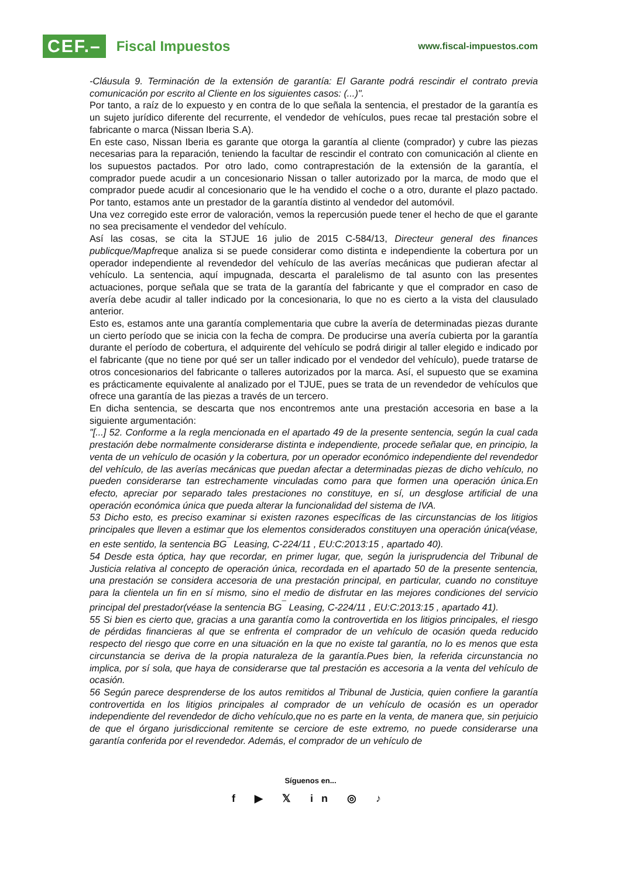CEF.– Fiscal Impuestos
www.fiscal-impuestos.com
-Cláusula 9. Terminación de la extensión de garantía: El Garante podrá rescindir el contrato previa comunicación por escrito al Cliente en los siguientes casos: (...)".
Por tanto, a raíz de lo expuesto y en contra de lo que señala la sentencia, el prestador de la garantía es un sujeto jurídico diferente del recurrente, el vendedor de vehículos, pues recae tal prestación sobre el fabricante o marca (Nissan Iberia S.A).
En este caso, Nissan Iberia es garante que otorga la garantía al cliente (comprador) y cubre las piezas necesarias para la reparación, teniendo la facultar de rescindir el contrato con comunicación al cliente en los supuestos pactados. Por otro lado, como contraprestación de la extensión de la garantía, el comprador puede acudir a un concesionario Nissan o taller autorizado por la marca, de modo que el comprador puede acudir al concesionario que le ha vendido el coche o a otro, durante el plazo pactado. Por tanto, estamos ante un prestador de la garantía distinto al vendedor del automóvil.
Una vez corregido este error de valoración, vemos la repercusión puede tener el hecho de que el garante no sea precisamente el vendedor del vehículo.
Así las cosas, se cita la STJUE 16 julio de 2015 C-584/13, Directeur general des finances publicque/Mapfreque analiza si se puede considerar como distinta e independiente la cobertura por un operador independiente al revendedor del vehículo de las averías mecánicas que pudieran afectar al vehículo. La sentencia, aquí impugnada, descarta el paralelismo de tal asunto con las presentes actuaciones, porque señala que se trata de la garantía del fabricante y que el comprador en caso de avería debe acudir al taller indicado por la concesionaria, lo que no es cierto a la vista del clausulado anterior.
Esto es, estamos ante una garantía complementaria que cubre la avería de determinadas piezas durante un cierto período que se inicia con la fecha de compra. De producirse una avería cubierta por la garantía durante el período de cobertura, el adquirente del vehículo se podrá dirigir al taller elegido e indicado por el fabricante (que no tiene por qué ser un taller indicado por el vendedor del vehículo), puede tratarse de otros concesionarios del fabricante o talleres autorizados por la marca. Así, el supuesto que se examina es prácticamente equivalente al analizado por el TJUE, pues se trata de un revendedor de vehículos que ofrece una garantía de las piezas a través de un tercero.
En dicha sentencia, se descarta que nos encontremos ante una prestación accesoria en base a la siguiente argumentación:
"[...] 52. Conforme a la regla mencionada en el apartado 49 de la presente sentencia, según la cual cada prestación debe normalmente considerarse distinta e independiente, procede señalar que, en principio, la venta de un vehículo de ocasión y la cobertura, por un operador económico independiente del revendedor del vehículo, de las averías mecánicas que puedan afectar a determinadas piezas de dicho vehículo, no pueden considerarse tan estrechamente vinculadas como para que formen una operación única.En efecto, apreciar por separado tales prestaciones no constituye, en sí, un desglose artificial de una operación económica única que pueda alterar la funcionalidad del sistema de IVA.
53 Dicho esto, es preciso examinar si existen razones específicas de las circunstancias de los litigios principales que lleven a estimar que los elementos considerados constituyen una operación única(véase, en este sentido, la sentencia BG<sup>¯</sup> Leasing, C-224/11 , EU:C:2013:15 , apartado 40).
54 Desde esta óptica, hay que recordar, en primer lugar, que, según la jurisprudencia del Tribunal de Justicia relativa al concepto de operación única, recordada en el apartado 50 de la presente sentencia, una prestación se considera accesoria de una prestación principal, en particular, cuando no constituye para la clientela un fin en sí mismo, sino el medio de disfrutar en las mejores condiciones del servicio principal del prestador(véase la sentencia BG<sup>¯</sup> Leasing, C-224/11 , EU:C:2013:15 , apartado 41).
55 Si bien es cierto que, gracias a una garantía como la controvertida en los litigios principales, el riesgo de pérdidas financieras al que se enfrenta el comprador de un vehículo de ocasión queda reducido respecto del riesgo que corre en una situación en la que no existe tal garantía, no lo es menos que esta circunstancia se deriva de la propia naturaleza de la garantía.Pues bien, la referida circunstancia no implica, por sí sola, que haya de considerarse que tal prestación es accesoria a la venta del vehículo de ocasión.
56 Según parece desprenderse de los autos remitidos al Tribunal de Justicia, quien confiere la garantía controvertida en los litigios principales al comprador de un vehículo de ocasión es un operador independiente del revendedor de dicho vehículo,que no es parte en la venta, de manera que, sin perjuicio de que el órgano jurisdiccional remitente se cerciore de este extremo, no puede considerarse una garantía conferida por el revendedor. Además, el comprador de un vehículo de
Síguenos en...
f ▶ 𝕏 in ◎ ♪